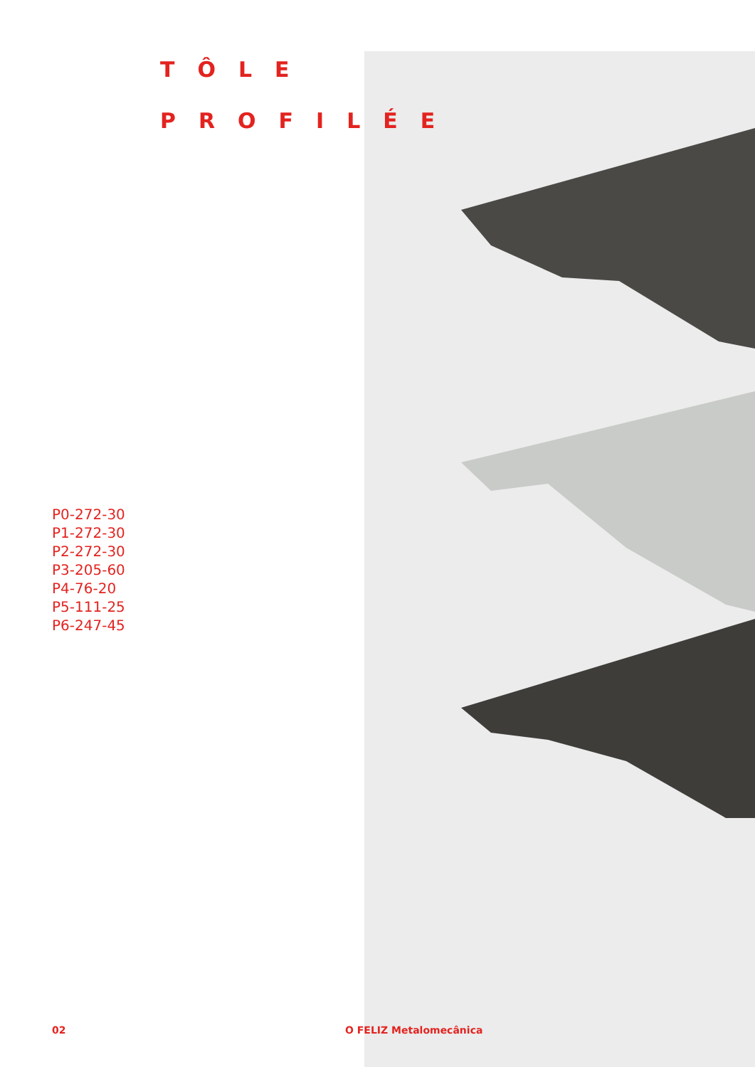TÔLE
PROFILÉE
P0-272-30
P1-272-30
P2-272-30
P3-205-60
P4-76-20
P5-111-25
P6-247-45
02 O FELIZ Metalomecânica